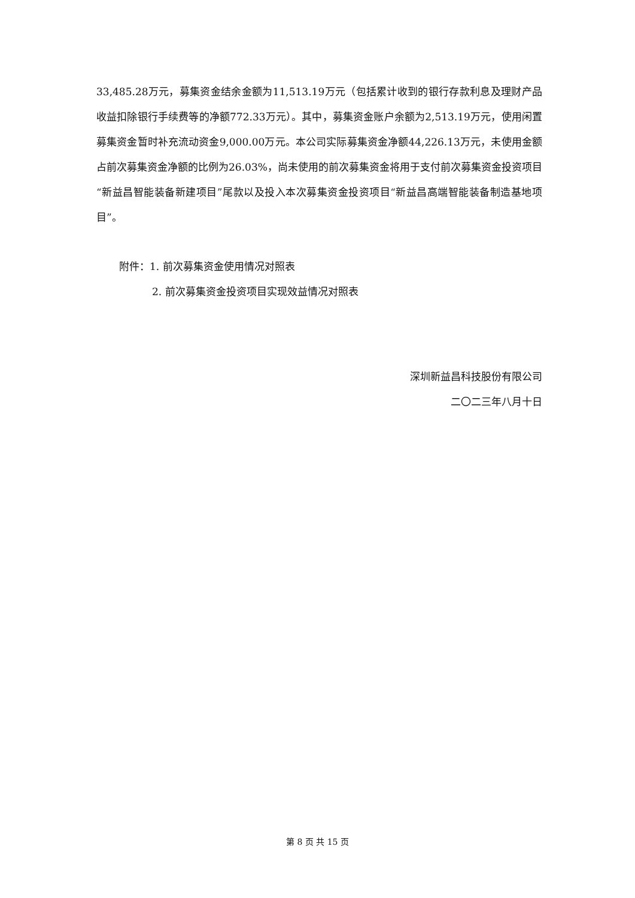33,485.28万元，募集资金结余金额为11,513.19万元（包括累计收到的银行存款利息及理财产品收益扣除银行手续费等的净额772.33万元）。其中，募集资金账户余额为2,513.19万元，使用闲置募集资金暂时补充流动资金9,000.00万元。本公司实际募集资金净额44,226.13万元，未使用金额占前次募集资金净额的比例为26.03%，尚未使用的前次募集资金将用于支付前次募集资金投资项目“新益昌智能装备新建项目”尾款以及投入本次募集资金投资项目“新益昌高端智能装备制造基地项目”。
附件：1. 前次募集资金使用情况对照表
2. 前次募集资金投资项目实现效益情况对照表
深圳新益昌科技股份有限公司
二〇二三年八月十日
第 8 页 共 15 页